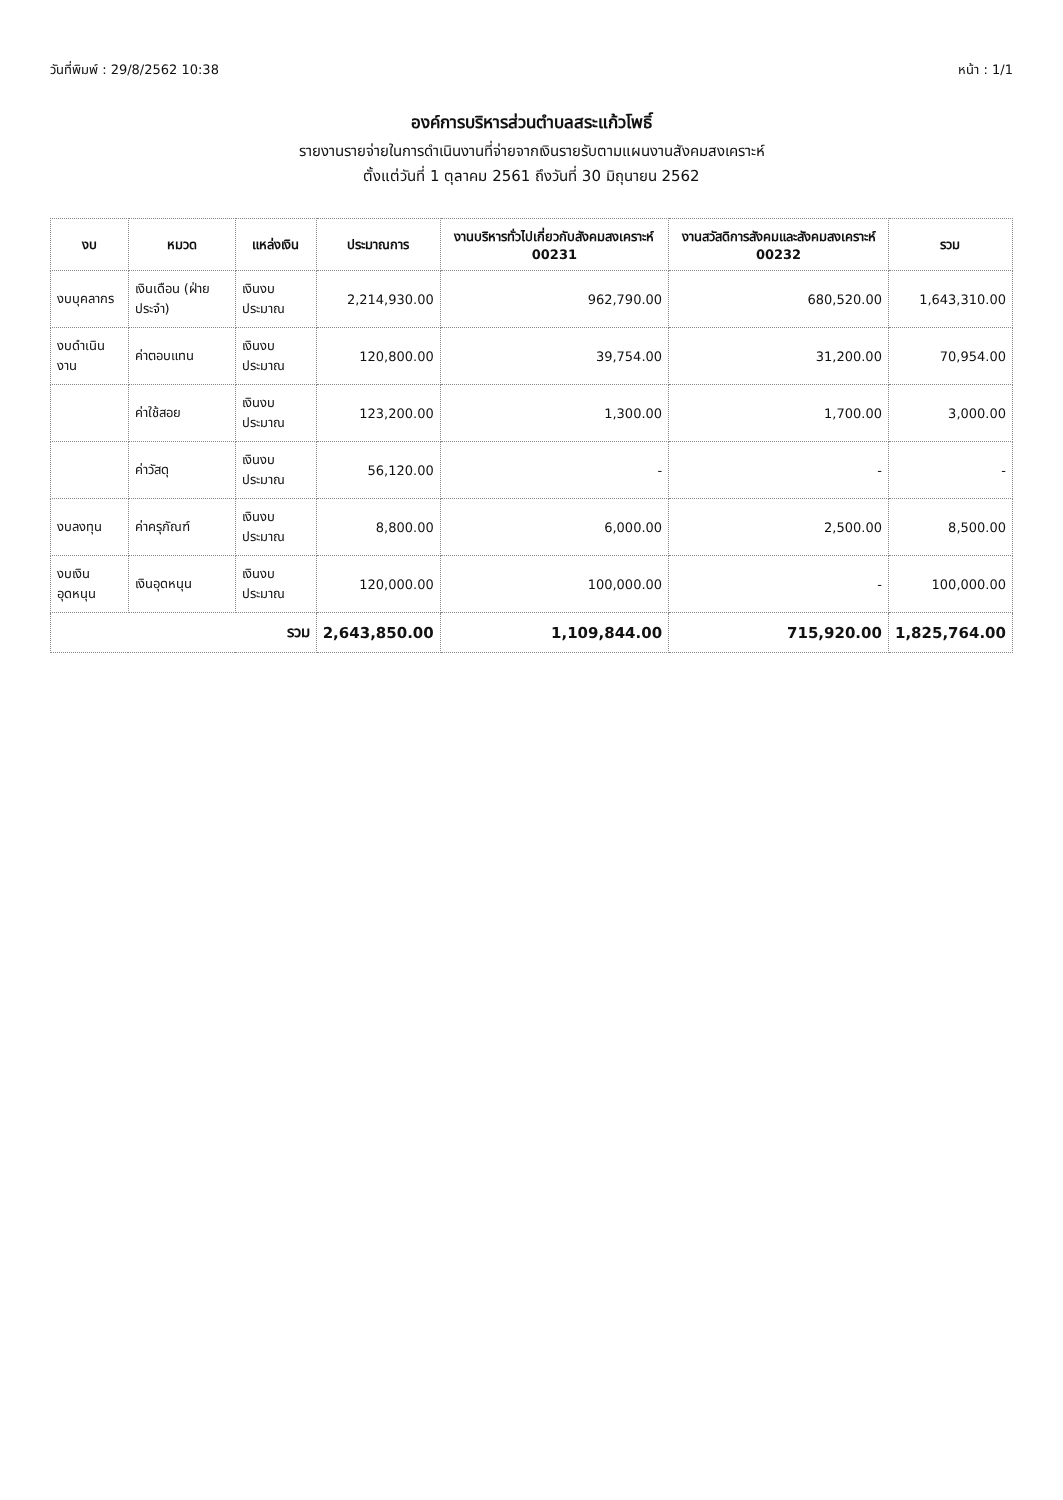วันที่พิมพ์ : 29/8/2562 10:38 หน้า : 1/1
องค์การบริหารส่วนตำบลสระแก้วโพธิ์
รายงานรายจ่ายในการดำเนินงานที่จ่ายจากเงินรายรับตามแผนงานสังคมสงเคราะห์
ตั้งแต่วันที่ 1 ตุลาคม 2561 ถึงวันที่ 30 มิถุนายน 2562
| งบ | หมวด | แหล่งเงิน | ประมาณการ | งานบริหารทั่วไปเกี่ยวกับสังคมสงเคราะห์ 00231 | งานสวัสดิการสังคมและสังคมสงเคราะห์ 00232 | รวม |
| --- | --- | --- | --- | --- | --- | --- |
| งบบุคลากร | เงินเดือน (ฝ่ายประจำ) | เงินงบประมาณ | 2,214,930.00 | 962,790.00 | 680,520.00 | 1,643,310.00 |
| งบดำเนินงาน | ค่าตอบแทน | เงินงบประมาณ | 120,800.00 | 39,754.00 | 31,200.00 | 70,954.00 |
| | ค่าใช้สอย | เงินงบประมาณ | 123,200.00 | 1,300.00 | 1,700.00 | 3,000.00 |
| | ค่าวัสดุ | เงินงบประมาณ | 56,120.00 | - | - | - |
| งบลงทุน | ค่าครุภัณฑ์ | เงินงบประมาณ | 8,800.00 | 6,000.00 | 2,500.00 | 8,500.00 |
| งบเงินอุดหนุน | เงินอุดหนุน | เงินงบประมาณ | 120,000.00 | 100,000.00 | - | 100,000.00 |
| รวม | | | 2,643,850.00 | 1,109,844.00 | 715,920.00 | 1,825,764.00 |